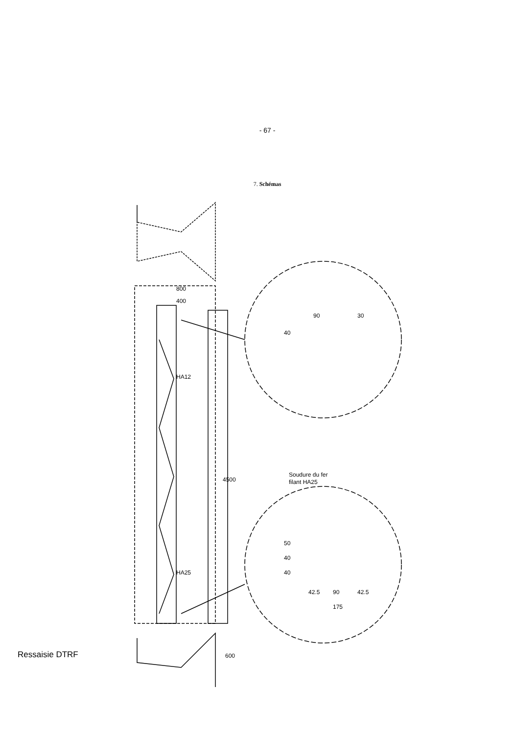- 67 -
7. Schémas
800
400
HA12
HA25
4500
90
30
40
Soudure du fer
filant HA25
50
40
40
42.5
90
42.5
175
600
Ressaisie DTRF